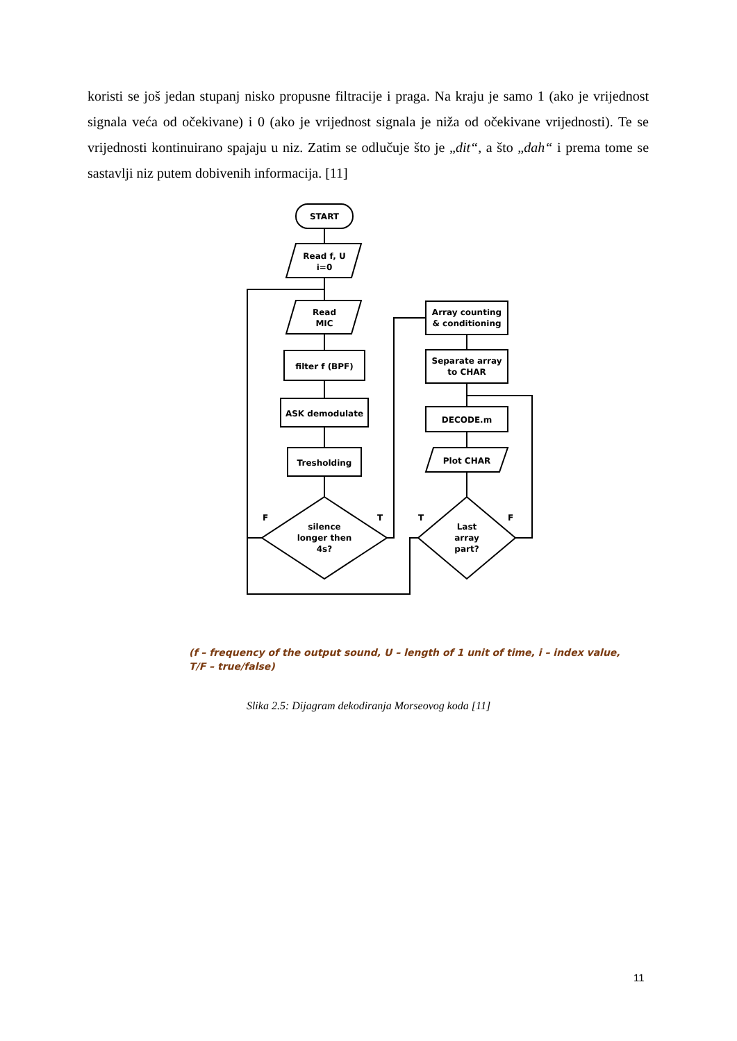koristi se još jedan stupanj nisko propusne filtracije i praga. Na kraju je samo 1 (ako je vrijednost signala veća od očekivane) i 0 (ako je vrijednost signala je niža od očekivane vrijednosti). Te se vrijednosti kontinuirano spajaju u niz. Zatim se odlučuje što je „dit“, a što „dah“ i prema tome se sastavlji niz putem dobivenih informacija. [11]
START
Read f, U
i=0
Read
MIC
filter f (BPF)
ASK demodulate
Tresholding
silence
longer then
4s?
Array counting
& conditioning
Separate array
to CHAR
DECODE.m
Plot CHAR
Last
array
part?
F
T
T
F
(f – frequency of the output sound, U – length of 1 unit of time, i – index value,
T/F – true/false)
Slika 2.5: Dijagram dekodiranja Morseovog koda [11]
11